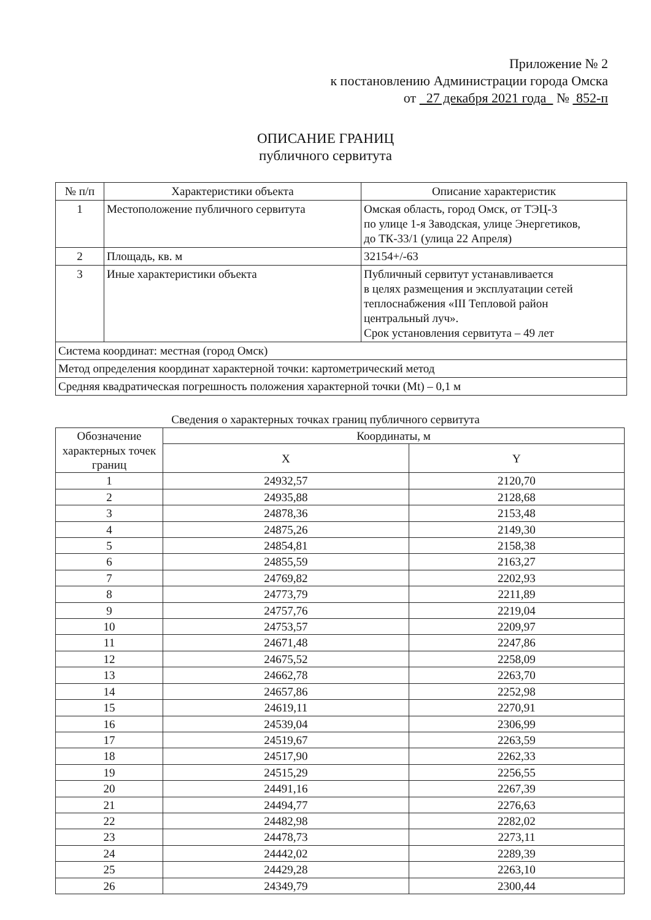Приложение № 2
к постановлению Администрации города Омска
от 27 декабря 2021 года № 852-п
ОПИСАНИЕ ГРАНИЦ
публичного сервитута
| № п/п | Характеристики объекта | Описание характеристик |
| --- | --- | --- |
| 1 | Местоположение публичного сервитута | Омская область, город Омск, от ТЭЦ-3 по улице 1-я Заводская, улице Энергетиков, до ТК-33/1 (улица 22 Апреля) |
| 2 | Площадь, кв. м | 32154+/-63 |
| 3 | Иные характеристики объекта | Публичный сервитут устанавливается в целях размещения и эксплуатации сетей теплоснабжения «III Тепловой район центральный луч». Срок установления сервитута – 49 лет |
| Система координат: местная (город Омск) | | |
| Метод определения координат характерной точки: картометрический метод | | |
| Средняя квадратическая погрешность положения характерной точки (Mt) – 0,1 м | | |
Сведения о характерных точках границ публичного сервитута
| Обозначение характерных точек границ | Координаты, м | |
| --- | --- | --- |
| | X | Y |
| 1 | 24932,57 | 2120,70 |
| 2 | 24935,88 | 2128,68 |
| 3 | 24878,36 | 2153,48 |
| 4 | 24875,26 | 2149,30 |
| 5 | 24854,81 | 2158,38 |
| 6 | 24855,59 | 2163,27 |
| 7 | 24769,82 | 2202,93 |
| 8 | 24773,79 | 2211,89 |
| 9 | 24757,76 | 2219,04 |
| 10 | 24753,57 | 2209,97 |
| 11 | 24671,48 | 2247,86 |
| 12 | 24675,52 | 2258,09 |
| 13 | 24662,78 | 2263,70 |
| 14 | 24657,86 | 2252,98 |
| 15 | 24619,11 | 2270,91 |
| 16 | 24539,04 | 2306,99 |
| 17 | 24519,67 | 2263,59 |
| 18 | 24517,90 | 2262,33 |
| 19 | 24515,29 | 2256,55 |
| 20 | 24491,16 | 2267,39 |
| 21 | 24494,77 | 2276,63 |
| 22 | 24482,98 | 2282,02 |
| 23 | 24478,73 | 2273,11 |
| 24 | 24442,02 | 2289,39 |
| 25 | 24429,28 | 2263,10 |
| 26 | 24349,79 | 2300,44 |